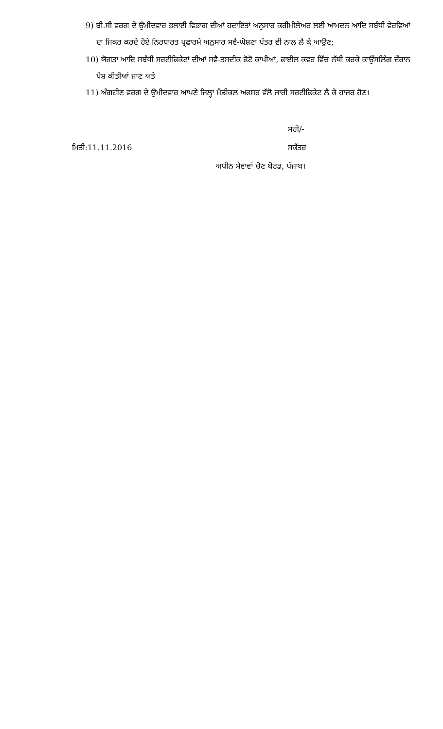9) ਬੀ.ਸੀ ਵਰਗ ਦੇ ਉਮੀਦਵਾਰ ਭਲਾਈ ਵਿਭਾਗ ਦੀਆਂ ਹਦਾਇਤਾਂ ਅਨੁਸਾਰ ਕਰੀਮੀਲੇਅਰ ਲਈ ਆਮਦਨ ਆਦਿ ਸਬੰਧੀ ਵੇਰਵਿਆਂ ਦਾ ਜਿਕਰ ਕਰਦੇ ਹੋਏ ਨਿਰਧਾਰਤ ਪ੍ਰਫਾਰਮੇ ਅਨੁਸਾਰ ਸਵੈ-ਘੋਸ਼ਣਾ ਪੱਤਰ ਵੀ ਨਾਲ ਲੈ ਕੇ ਆਉਣ;
10) ਯੋਗਤਾ ਆਦਿ ਸਬੰਧੀ ਸਰਟੀਫਿਕੇਟਾਂ ਦੀਆਂ ਸਵੈ-ਤਸਦੀਕ ਫੋਟੋ ਕਾਪੀਆਂ, ਫਾਈਲ ਕਵਰ ਵਿੱਚ ਨੱਥੀ ਕਰਕੇ ਕਾਉਂਸਲਿੰਗ ਦੌਰਾਨ ਪੇਸ਼ ਕੀਤੀਆਂ ਜਾਣ ਅਤੇ
11) ਅੰਗਹੀਣ ਵਰਗ ਦੇ ਉਮੀਦਵਾਰ ਆਪਣੇ ਜਿਲ੍ਹਾ ਮੈਡੀਕਲ ਅਫਸਰ ਵੱਲੋ ਜਾਰੀ ਸਰਟੀਫਿਕੇਟ ਲੈ ਕੇ ਹਾਜਰ ਹੋਣ।
ਸਹੀ/-
ਮਿਤੀ:11.11.2016 ਸਕੱਤਰ
ਅਧੀਨ ਸੇਵਾਵਾਂ ਚੋਣ ਬੋਰਡ, ਪੰਜਾਬ।